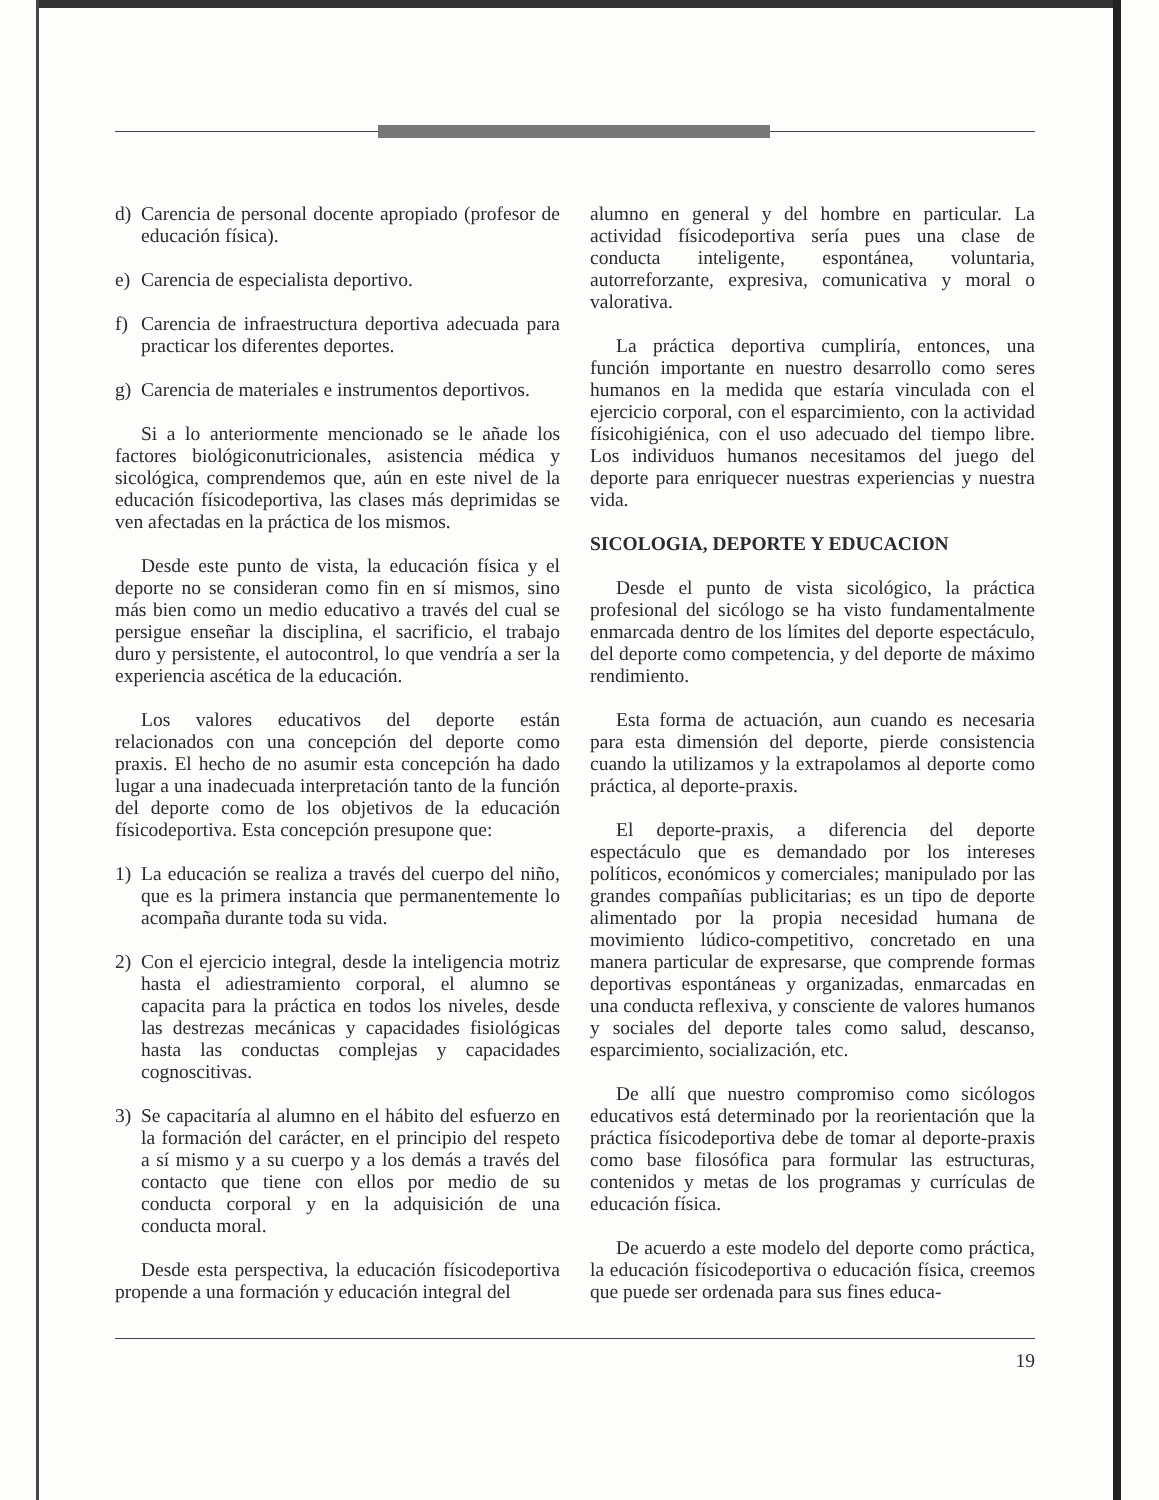d) Carencia de personal docente apropiado (profesor de educación física).
e) Carencia de especialista deportivo.
f) Carencia de infraestructura deportiva adecuada para practicar los diferentes deportes.
g) Carencia de materiales e instrumentos deportivos.
Si a lo anteriormente mencionado se le añade los factores biológiconutricionales, asistencia médica y sicológica, comprendemos que, aún en este nivel de la educación físicodeportiva, las clases más deprimidas se ven afectadas en la práctica de los mismos.
Desde este punto de vista, la educación física y el deporte no se consideran como fin en sí mismos, sino más bien como un medio educativo a través del cual se persigue enseñar la disciplina, el sacrificio, el trabajo duro y persistente, el autocontrol, lo que vendría a ser la experiencia ascética de la educación.
Los valores educativos del deporte están relacionados con una concepción del deporte como praxis. El hecho de no asumir esta concepción ha dado lugar a una inadecuada interpretación tanto de la función del deporte como de los objetivos de la educación físicodeportiva. Esta concepción presupone que:
1) La educación se realiza a través del cuerpo del niño, que es la primera instancia que permanentemente lo acompaña durante toda su vida.
2) Con el ejercicio integral, desde la inteligencia motriz hasta el adiestramiento corporal, el alumno se capacita para la práctica en todos los niveles, desde las destrezas mecánicas y capacidades fisiológicas hasta las conductas complejas y capacidades cognoscitivas.
3) Se capacitaría al alumno en el hábito del esfuerzo en la formación del carácter, en el principio del respeto a sí mismo y a su cuerpo y a los demás a través del contacto que tiene con ellos por medio de su conducta corporal y en la adquisición de una conducta moral.
Desde esta perspectiva, la educación físicodeportiva propende a una formación y educación integral del
alumno en general y del hombre en particular. La actividad físicodeportiva sería pues una clase de conducta inteligente, espontánea, voluntaria, autorreforzante, expresiva, comunicativa y moral o valorativa.
La práctica deportiva cumpliría, entonces, una función importante en nuestro desarrollo como seres humanos en la medida que estaría vinculada con el ejercicio corporal, con el esparcimiento, con la actividad físicohigiénica, con el uso adecuado del tiempo libre. Los individuos humanos necesitamos del juego del deporte para enriquecer nuestras experiencias y nuestra vida.
SICOLOGIA, DEPORTE Y EDUCACION
Desde el punto de vista sicológico, la práctica profesional del sicólogo se ha visto fundamentalmente enmarcada dentro de los límites del deporte espectáculo, del deporte como competencia, y del deporte de máximo rendimiento.
Esta forma de actuación, aun cuando es necesaria para esta dimensión del deporte, pierde consistencia cuando la utilizamos y la extrapolamos al deporte como práctica, al deporte-praxis.
El deporte-praxis, a diferencia del deporte espectáculo que es demandado por los intereses políticos, económicos y comerciales; manipulado por las grandes compañías publicitarias; es un tipo de deporte alimentado por la propia necesidad humana de movimiento lúdico-competitivo, concretado en una manera particular de expresarse, que comprende formas deportivas espontáneas y organizadas, enmarcadas en una conducta reflexiva, y consciente de valores humanos y sociales del deporte tales como salud, descanso, esparcimiento, socialización, etc.
De allí que nuestro compromiso como sicólogos educativos está determinado por la reorientación que la práctica físicodeportiva debe de tomar al deporte-praxis como base filosófica para formular las estructuras, contenidos y metas de los programas y currículas de educación física.
De acuerdo a este modelo del deporte como práctica, la educación físicodeportiva o educación física, creemos que puede ser ordenada para sus fines educa-
19